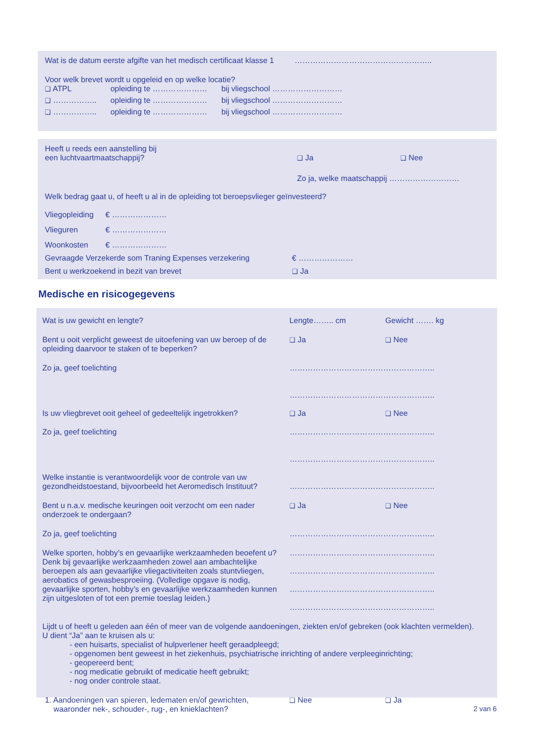Wat is de datum eerste afgifte van het medisch certificaat klasse 1 ……………………………………………..
Voor welk brevet wordt u opgeleid en op welke locatie?
❑ ATPL opleiding te ………………… bij vliegschool ………………………
❑ …………….. opleiding te ………………… bij vliegschool ………………………
❑ …………….. opleiding te ………………… bij vliegschool ………………………
Heeft u reeds een aanstelling bij
een luchtvaartmaatschappij? ❑ Ja ❑ Nee
Zo ja, welke maatschappij ………………………
Welk bedrag gaat u, of heeft u al in de opleiding tot beroepsvlieger geïnvesteerd?
Vliegopleiding € …………………
Vlieguren € …………………
Woonkosten € …………………
Gevraagde Verzekerde som Traning Expenses verzekering € …………………
Bent u werkzoekend in bezit van brevet ❑ Ja
Medische en risicogegevens
Wat is uw gewicht en lengte? Lengte…….. cm Gewicht ……. kg
Bent u ooit verplicht geweest de uitoefening van uw beroep of de opleiding daarvoor te staken of te beperken? ❑ Ja ❑ Nee
Zo ja, geef toelichting ………………………………………………..
………………………………………………..
Is uw vliegbrevet ooit geheel of gedeeltelijk ingetrokken? ❑ Ja ❑ Nee
Zo ja, geef toelichting ………………………………………………..
………………………………………………..
Welke instantie is verantwoordelijk voor de controle van uw gezondheidstoestand, bijvoorbeeld het Aeromedisch Instituut? ………………………………………………..
Bent u n.a.v. medische keuringen ooit verzocht om een nader onderzoek te ondergaan? ❑ Ja ❑ Nee
Zo ja, geef toelichting ………………………………………………..
Welke sporten, hobby’s en gevaarlijke werkzaamheden beoefent u? Denk bij gevaarlijke werkzaamheden zowel aan ambachtelijke beroepen als aan gevaarlijke vliegactiviteiten zoals stuntvliegen, aerobatics of gewasbesproeiing. (Volledige opgave is nodig, gevaarlijke sporten, hobby’s en gevaarlijke werkzaamheden kunnen zijn uitgesloten of tot een premie toeslag leiden.) ………………………………………………..
………………………………………………..
………………………………………………..
………………………………………………..
Lijdt u of heeft u geleden aan één of meer van de volgende aandoeningen, ziekten en/of gebreken (ook klachten vermelden).
U dient “Ja” aan te kruisen als u:
- een huisarts, specialist of hulpverlener heeft geraadpleegd;
- opgenomen bent geweest in het ziekenhuis, psychiatrische inrichting of andere verpleeginrichting;
- geopereerd bent;
- nog medicatie gebruikt of medicatie heeft gebruikt;
- nog onder controle staat.
1. Aandoeningen van spieren, ledematen en/of gewrichten,
waaronder nek-, schouder-, rug-, en knieklachten? ❑ Nee ❑ Ja
2 van 6